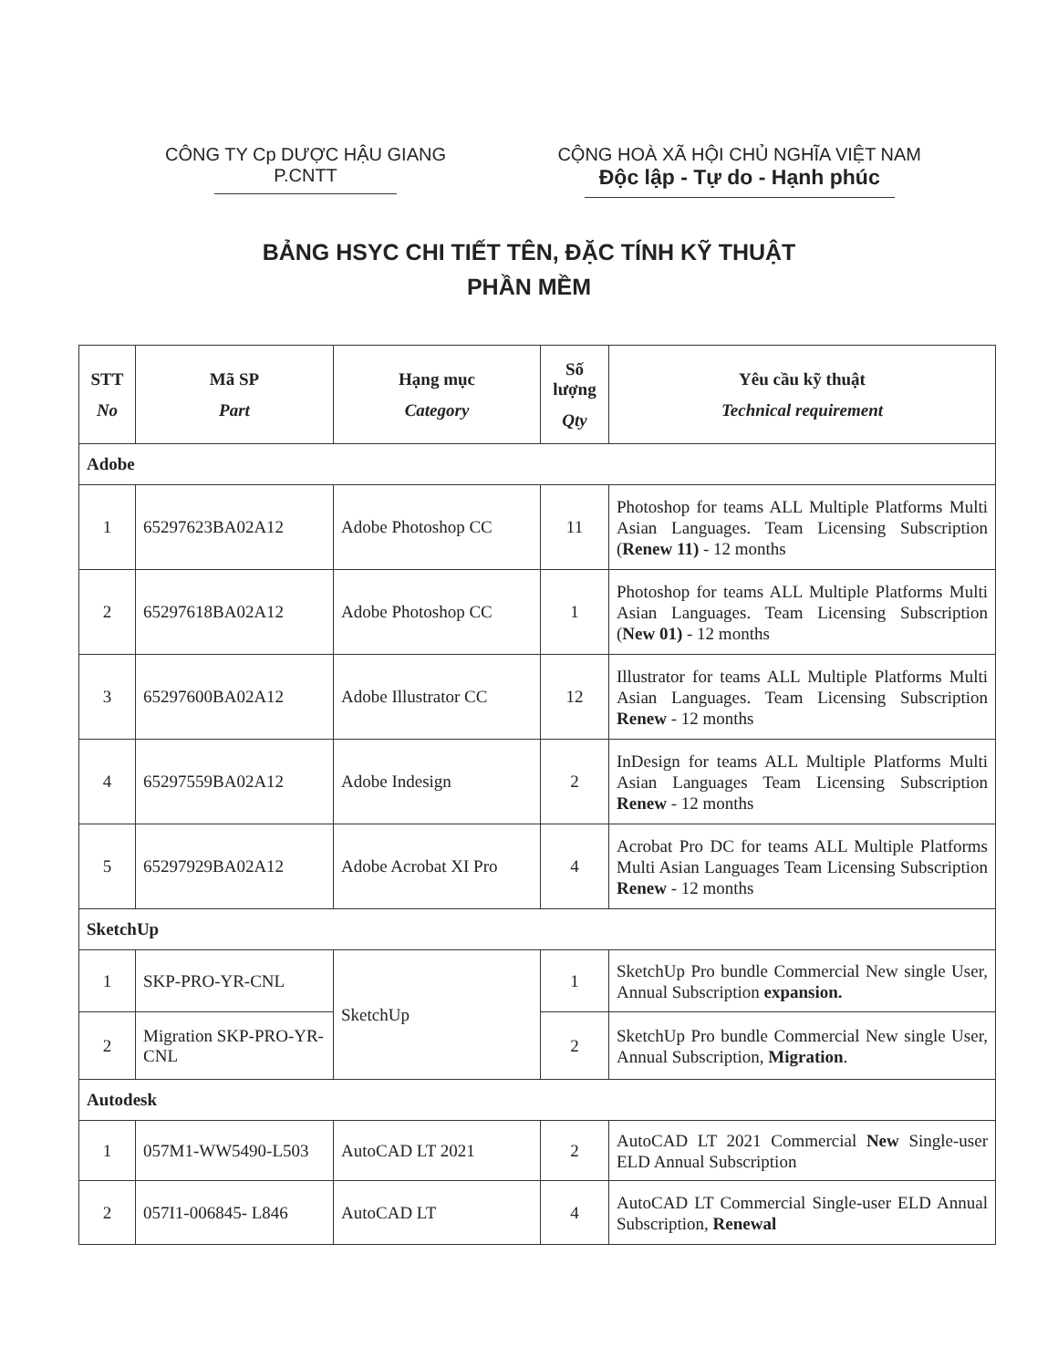CÔNG TY Cp DƯỢC HẬU GIANG
P.CNTT
CỘNG HOÀ XÃ HỘI CHỦ NGHĨA VIỆT NAM
Độc lập - Tự do - Hạnh phúc
BẢNG HSYC CHI TIẾT TÊN, ĐẶC TÍNH KỸ THUẬT
PHẦN MỀM
| STT No | Mã SP Part | Hạng mục Category | Số lượng Qty | Yêu cầu kỹ thuật Technical requirement |
| --- | --- | --- | --- | --- |
| Adobe | | | | |
| 1 | 65297623BA02A12 | Adobe Photoshop CC | 11 | Photoshop for teams ALL Multiple Platforms Multi Asian Languages. Team Licensing Subscription ( Renew 11) - 12 months |
| 2 | 65297618BA02A12 | Adobe Photoshop CC | 1 | Photoshop for teams ALL Multiple Platforms Multi Asian Languages. Team Licensing Subscription ( New 01) - 12 months |
| 3 | 65297600BA02A12 | Adobe Illustrator CC | 12 | Illustrator for teams ALL Multiple Platforms Multi Asian Languages. Team Licensing Subscription Renew - 12 months |
| 4 | 65297559BA02A12 | Adobe Indesign | 2 | InDesign for teams ALL Multiple Platforms Multi Asian Languages Team Licensing Subscription Renew - 12 months |
| 5 | 65297929BA02A12 | Adobe Acrobat XI Pro | 4 | Acrobat Pro DC for teams ALL Multiple Platforms Multi Asian Languages Team Licensing Subscription Renew - 12 months |
| SketchUp | | | | |
| 1 | SKP-PRO-YR-CNL | SketchUp | 1 | SketchUp Pro bundle Commercial New single User, Annual Subscription expansion. |
| 2 | Migration SKP-PRO-YR-CNL | | 2 | SketchUp Pro bundle Commercial New single User, Annual Subscription, Migration . |
| Autodesk | | | | |
| 1 | 057M1-WW5490-L503 | AutoCAD LT 2021 | 2 | AutoCAD LT 2021 Commercial New Single-user ELD Annual Subscription |
| 2 | 057I1-006845- L846 | AutoCAD LT | 4 | AutoCAD LT Commercial Single-user ELD Annual Subscription, Renewal |